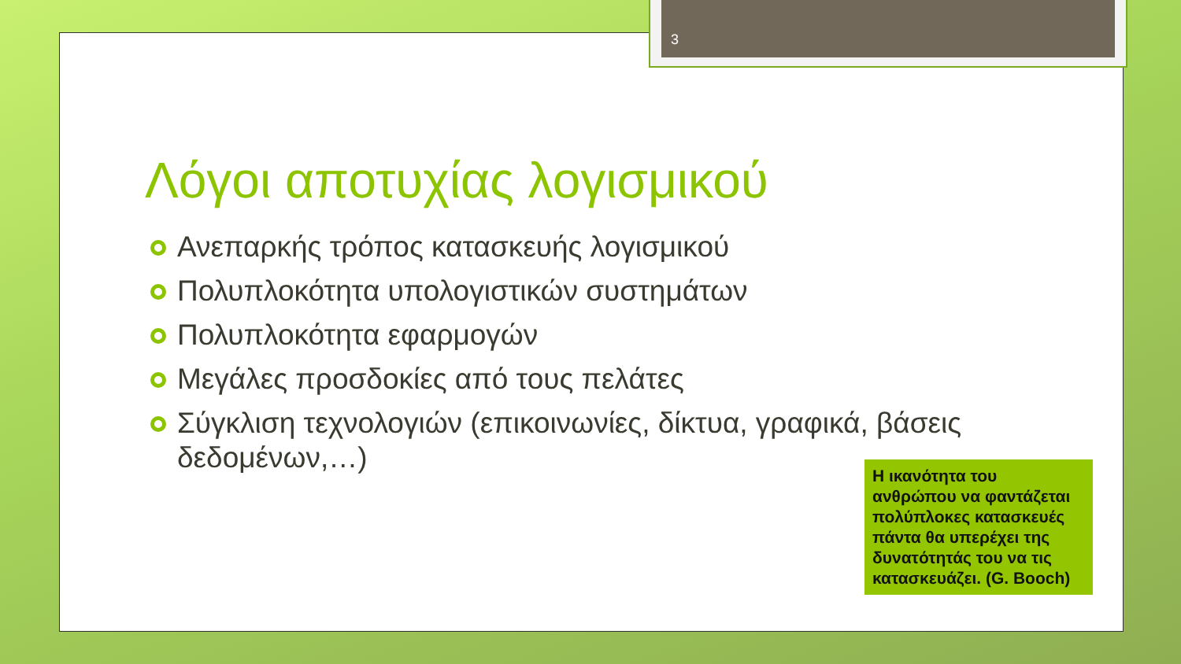3
Λόγοι αποτυχίας λογισμικού
Ανεπαρκής τρόπος κατασκευής λογισμικού
Πολυπλοκότητα υπολογιστικών συστημάτων
Πολυπλοκότητα εφαρμογών
Μεγάλες προσδοκίες από τους πελάτες
Σύγκλιση τεχνολογιών (επικοινωνίες, δίκτυα, γραφικά, βάσεις δεδομένων,…)
Η ικανότητα του ανθρώπου να φαντάζεται πολύπλοκες κατασκευές πάντα θα υπερέχει της δυνατότητάς του να τις κατασκευάζει. (G. Booch)